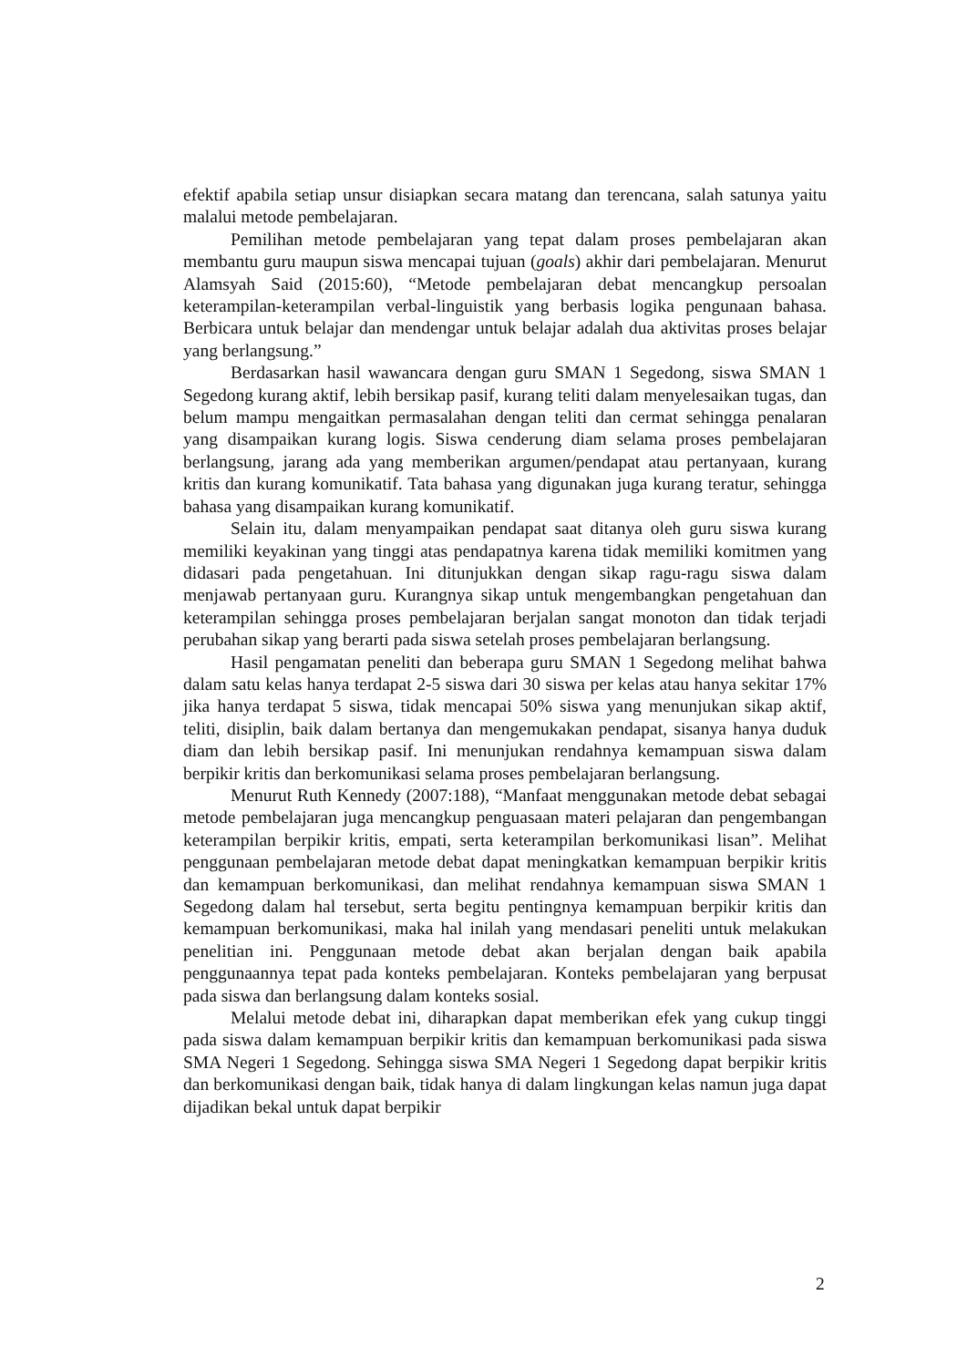efektif apabila setiap unsur disiapkan secara matang dan terencana, salah satunya yaitu malalui metode pembelajaran.
Pemilihan metode pembelajaran yang tepat dalam proses pembelajaran akan membantu guru maupun siswa mencapai tujuan (goals) akhir dari pembelajaran. Menurut Alamsyah Said (2015:60), “Metode pembelajaran debat mencangkup persoalan keterampilan-keterampilan verbal-linguistik yang berbasis logika pengunaan bahasa. Berbicara untuk belajar dan mendengar untuk belajar adalah dua aktivitas proses belajar yang berlangsung.”
Berdasarkan hasil wawancara dengan guru SMAN 1 Segedong, siswa SMAN 1 Segedong kurang aktif, lebih bersikap pasif, kurang teliti dalam menyelesaikan tugas, dan belum mampu mengaitkan permasalahan dengan teliti dan cermat sehingga penalaran yang disampaikan kurang logis. Siswa cenderung diam selama proses pembelajaran berlangsung, jarang ada yang memberikan argumen/pendapat atau pertanyaan, kurang kritis dan kurang komunikatif. Tata bahasa yang digunakan juga kurang teratur, sehingga bahasa yang disampaikan kurang komunikatif.
Selain itu, dalam menyampaikan pendapat saat ditanya oleh guru siswa kurang memiliki keyakinan yang tinggi atas pendapatnya karena tidak memiliki komitmen yang didasari pada pengetahuan. Ini ditunjukkan dengan sikap ragu-ragu siswa dalam menjawab pertanyaan guru. Kurangnya sikap untuk mengembangkan pengetahuan dan keterampilan sehingga proses pembelajaran berjalan sangat monoton dan tidak terjadi perubahan sikap yang berarti pada siswa setelah proses pembelajaran berlangsung.
Hasil pengamatan peneliti dan beberapa guru SMAN 1 Segedong melihat bahwa dalam satu kelas hanya terdapat 2-5 siswa dari 30 siswa per kelas atau hanya sekitar 17% jika hanya terdapat 5 siswa, tidak mencapai 50% siswa yang menunjukan sikap aktif, teliti, disiplin, baik dalam bertanya dan mengemukakan pendapat, sisanya hanya duduk diam dan lebih bersikap pasif. Ini menunjukan rendahnya kemampuan siswa dalam berpikir kritis dan berkomunikasi selama proses pembelajaran berlangsung.
Menurut Ruth Kennedy (2007:188), “Manfaat menggunakan metode debat sebagai metode pembelajaran juga mencangkup penguasaan materi pelajaran dan pengembangan keterampilan berpikir kritis, empati, serta keterampilan berkomunikasi lisan”. Melihat penggunaan pembelajaran metode debat dapat meningkatkan kemampuan berpikir kritis dan kemampuan berkomunikasi, dan melihat rendahnya kemampuan siswa SMAN 1 Segedong dalam hal tersebut, serta begitu pentingnya kemampuan berpikir kritis dan kemampuan berkomunikasi, maka hal inilah yang mendasari peneliti untuk melakukan penelitian ini. Penggunaan metode debat akan berjalan dengan baik apabila penggunaannya tepat pada konteks pembelajaran. Konteks pembelajaran yang berpusat pada siswa dan berlangsung dalam konteks sosial.
Melalui metode debat ini, diharapkan dapat memberikan efek yang cukup tinggi pada siswa dalam kemampuan berpikir kritis dan kemampuan berkomunikasi pada siswa SMA Negeri 1 Segedong. Sehingga siswa SMA Negeri 1 Segedong dapat berpikir kritis dan berkomunikasi dengan baik, tidak hanya di dalam lingkungan kelas namun juga dapat dijadikan bekal untuk dapat berpikir
2